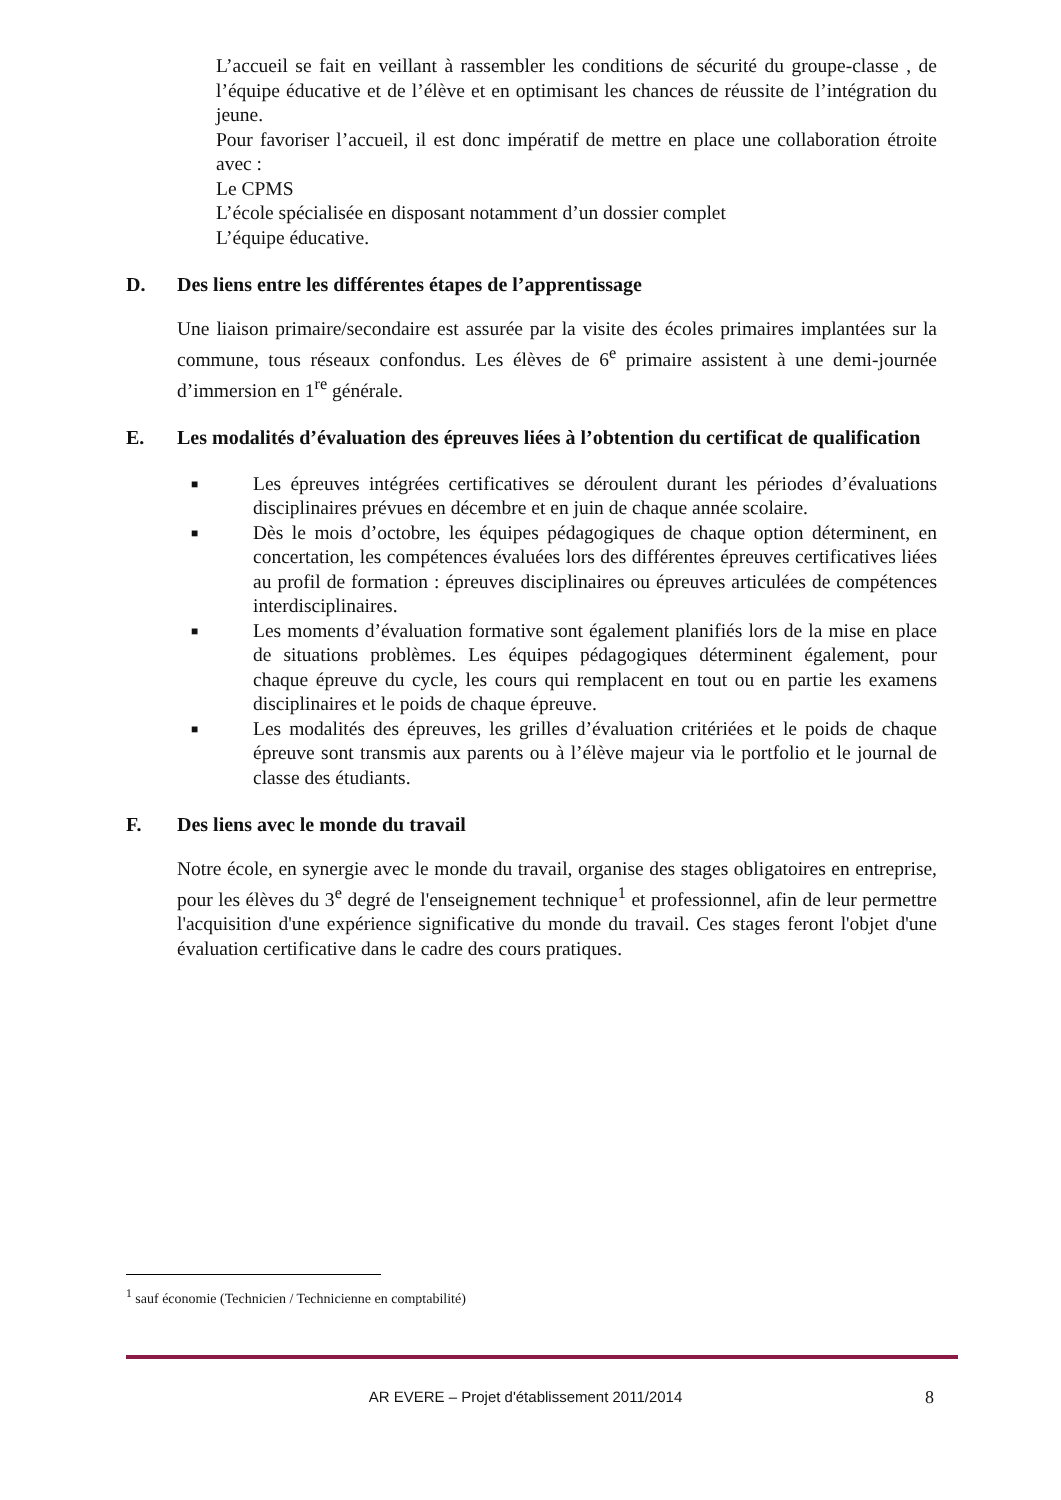L’accueil se fait en veillant à rassembler les conditions de sécurité du groupe-classe , de l’équipe éducative et de l’élève et en optimisant les chances de réussite de l’intégration du jeune.
Pour favoriser l’accueil, il est donc impératif de mettre en place une collaboration étroite avec :
Le CPMS
L’école spécialisée en disposant notamment d’un dossier complet
L’équipe éducative.
D. Des liens entre les différentes étapes de l’apprentissage
Une liaison primaire/secondaire est assurée par la visite des écoles primaires implantées sur la commune, tous réseaux confondus. Les élèves de 6<sup>e</sup> primaire assistent à une demi-journée d’immersion en 1<sup>re</sup> générale.
E. Les modalités d’évaluation des épreuves liées à l’obtention du certificat de qualification
■ Les épreuves intégrées certificatives se déroulent durant les périodes d’évaluations disciplinaires prévues en décembre et en juin de chaque année scolaire.
■ Dès le mois d’octobre, les équipes pédagogiques de chaque option déterminent, en concertation, les compétences évaluées lors des différentes épreuves certificatives liées au profil de formation : épreuves disciplinaires ou épreuves articulées de compétences interdisciplinaires.
■ Les moments d’évaluation formative sont également planifiés lors de la mise en place de situations problèmes. Les équipes pédagogiques déterminent également, pour chaque épreuve du cycle, les cours qui remplacent en tout ou en partie les examens disciplinaires et le poids de chaque épreuve.
■ Les modalités des épreuves, les grilles d’évaluation critériées et le poids de chaque épreuve sont transmis aux parents ou à l’élève majeur via le portfolio et le journal de classe des étudiants.
F. Des liens avec le monde du travail
Notre école, en synergie avec le monde du travail, organise des stages obligatoires en entreprise, pour les élèves du 3<sup>e</sup> degré de l'enseignement technique<sup>1</sup> et professionnel, afin de leur permettre l'acquisition d'une expérience significative du monde du travail. Ces stages feront l'objet d'une évaluation certificative dans le cadre des cours pratiques.
<sup>1</sup> sauf économie (Technicien / Technicienne en comptabilité)
AR EVERE – Projet d'établissement 2011/2014 8